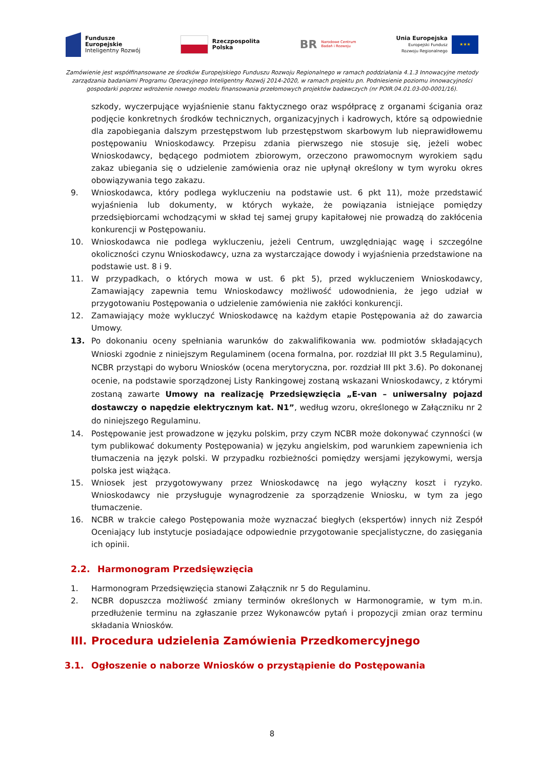Fundusze
Europejskie
Inteligentny Rozwój
Rzeczpospolita
Polska
BR
Narodowe Centrum
Badań i Rozwoju
Unia Europejska
Europejski Fundusz
Rozwoju Regionalnego
★★★
Zamówienie jest współfinansowane ze środków Europejskiego Funduszu Rozwoju Regionalnego w ramach poddziałania 4.1.3 Innowacyjne metody zarządzania badaniami Programu Operacyjnego Inteligentny Rozwój 2014-2020, w ramach projektu pn. Podniesienie poziomu innowacyjności gospodarki poprzez wdrożenie nowego modelu finansowania przełomowych projektów badawczych (nr POIR.04.01.03-00-0001/16).
szkody, wyczerpujące wyjaśnienie stanu faktycznego oraz współpracę z organami ścigania oraz podjęcie konkretnych środków technicznych, organizacyjnych i kadrowych, które są odpowiednie dla zapobiegania dalszym przestępstwom lub przestępstwom skarbowym lub nieprawidłowemu postępowaniu Wnioskodawcy. Przepisu zdania pierwszego nie stosuje się, jeżeli wobec Wnioskodawcy, będącego podmiotem zbiorowym, orzeczono prawomocnym wyrokiem sądu zakaz ubiegania się o udzielenie zamówienia oraz nie upłynął określony w tym wyroku okres obowiązywania tego zakazu.
9. Wnioskodawca, który podlega wykluczeniu na podstawie ust. 6 pkt 11), może przedstawić wyjaśnienia lub dokumenty, w których wykaże, że powiązania istniejące pomiędzy przedsiębiorcami wchodzącymi w skład tej samej grupy kapitałowej nie prowadzą do zakłócenia konkurencji w Postępowaniu.
10. Wnioskodawca nie podlega wykluczeniu, jeżeli Centrum, uwzględniając wagę i szczególne okoliczności czynu Wnioskodawcy, uzna za wystarczające dowody i wyjaśnienia przedstawione na podstawie ust. 8 i 9.
11. W przypadkach, o których mowa w ust. 6 pkt 5), przed wykluczeniem Wnioskodawcy, Zamawiający zapewnia temu Wnioskodawcy możliwość udowodnienia, że jego udział w przygotowaniu Postępowania o udzielenie zamówienia nie zakłóci konkurencji.
12. Zamawiający może wykluczyć Wnioskodawcę na każdym etapie Postępowania aż do zawarcia Umowy.
13. Po dokonaniu oceny spełniania warunków do zakwalifikowania ww. podmiotów składających Wnioski zgodnie z niniejszym Regulaminem (ocena formalna, por. rozdział III pkt 3.5 Regulaminu), NCBR przystąpi do wyboru Wniosków (ocena merytoryczna, por. rozdział III pkt 3.6). Po dokonanej ocenie, na podstawie sporządzonej Listy Rankingowej zostaną wskazani Wnioskodawcy, z którymi zostaną zawarte Umowy na realizację Przedsięwzięcia „E-van – uniwersalny pojazd dostawczy o napędzie elektrycznym kat. N1”, według wzoru, określonego w Załączniku nr 2 do niniejszego Regulaminu.
14. Postępowanie jest prowadzone w języku polskim, przy czym NCBR może dokonywać czynności (w tym publikować dokumenty Postępowania) w języku angielskim, pod warunkiem zapewnienia ich tłumaczenia na język polski. W przypadku rozbieżności pomiędzy wersjami językowymi, wersja polska jest wiążąca.
15. Wniosek jest przygotowywany przez Wnioskodawcę na jego wyłączny koszt i ryzyko. Wnioskodawcy nie przysługuje wynagrodzenie za sporządzenie Wniosku, w tym za jego tłumaczenie.
16. NCBR w trakcie całego Postępowania może wyznaczać biegłych (ekspertów) innych niż Zespół Oceniający lub instytucje posiadające odpowiednie przygotowanie specjalistyczne, do zasięgania ich opinii.
2.2. Harmonogram Przedsięwzięcia
1. Harmonogram Przedsięwzięcia stanowi Załącznik nr 5 do Regulaminu.
2. NCBR dopuszcza możliwość zmiany terminów określonych w Harmonogramie, w tym m.in. przedłużenie terminu na zgłaszanie przez Wykonawców pytań i propozycji zmian oraz terminu składania Wniosków.
III. Procedura udzielenia Zamówienia Przedkomercyjnego
3.1. Ogłoszenie o naborze Wniosków o przystąpienie do Postępowania
8